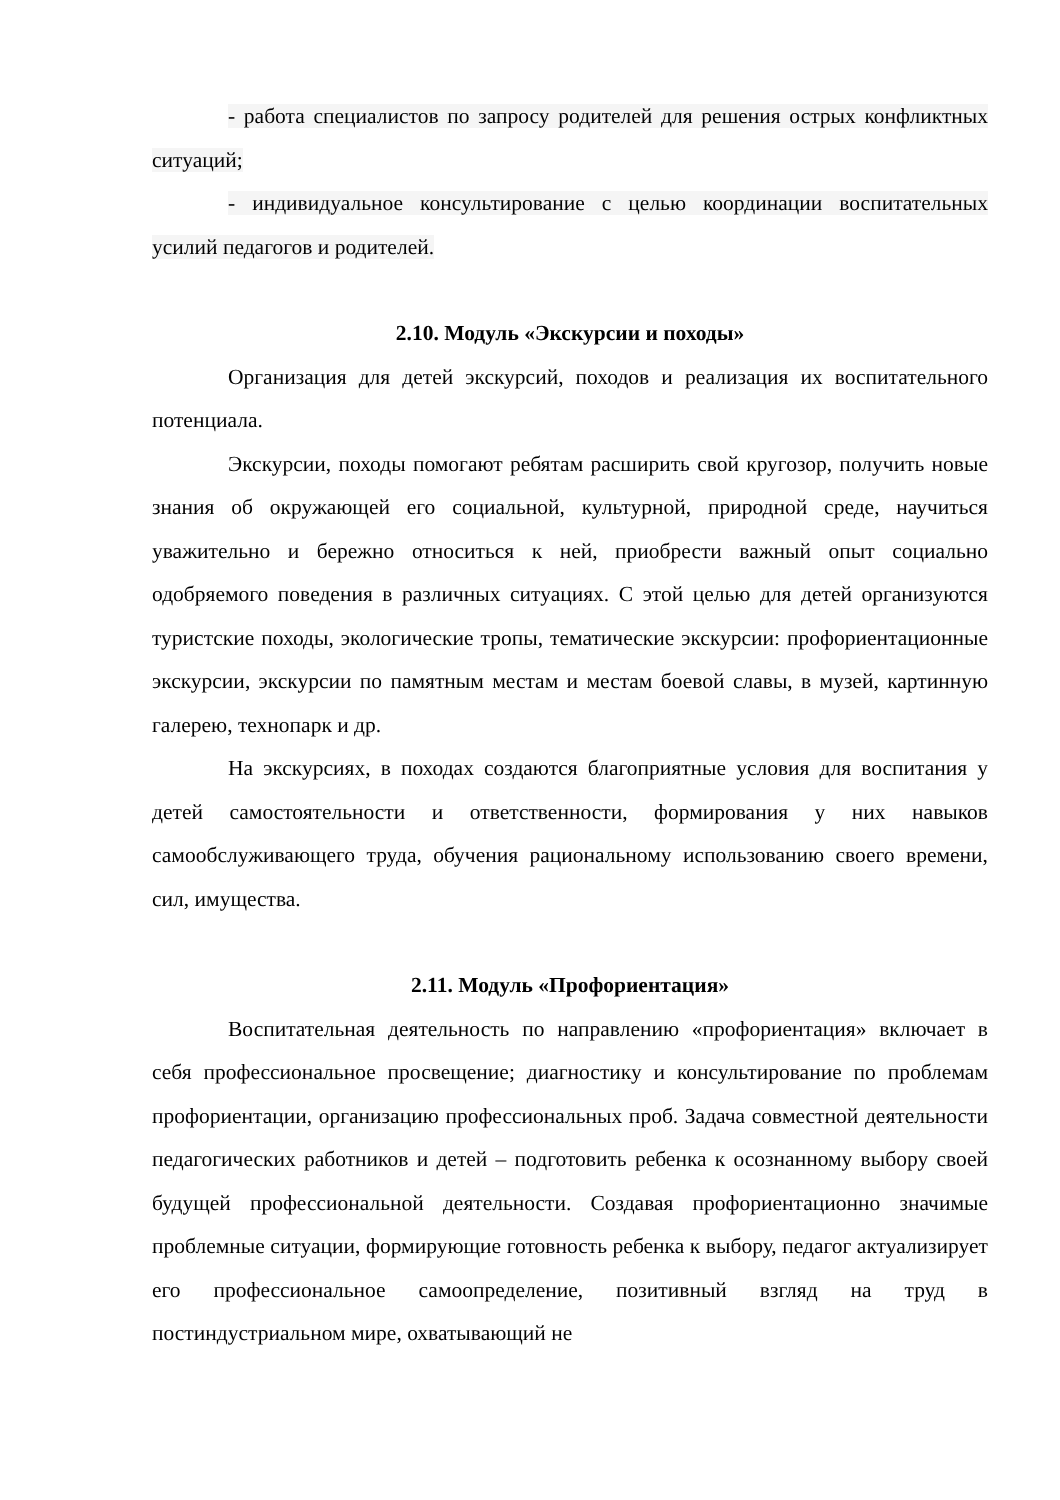- работа специалистов по запросу родителей для решения острых конфликтных ситуаций;
- индивидуальное консультирование с целью координации воспитательных усилий педагогов и родителей.
2.10. Модуль «Экскурсии и походы»
Организация для детей экскурсий, походов и реализация их воспитательного потенциала.
Экскурсии, походы помогают ребятам расширить свой кругозор, получить новые знания об окружающей его социальной, культурной, природной среде, научиться уважительно и бережно относиться к ней, приобрести важный опыт социально одобряемого поведения в различных ситуациях. С этой целью для детей организуются туристские походы, экологические тропы, тематические экскурсии: профориентационные экскурсии, экскурсии по памятным местам и местам боевой славы, в музей, картинную галерею, технопарк и др.
На экскурсиях, в походах создаются благоприятные условия для воспитания у детей самостоятельности и ответственности, формирования у них навыков самообслуживающего труда, обучения рациональному использованию своего времени, сил, имущества.
2.11. Модуль «Профориентация»
Воспитательная деятельность по направлению «профориентация» включает в себя профессиональное просвещение; диагностику и консультирование по проблемам профориентации, организацию профессиональных проб. Задача совместной деятельности педагогических работников и детей – подготовить ребенка к осознанному выбору своей будущей профессиональной деятельности. Создавая профориентационно значимые проблемные ситуации, формирующие готовность ребенка к выбору, педагог актуализирует его профессиональное самоопределение, позитивный взгляд на труд в постиндустриальном мире, охватывающий не